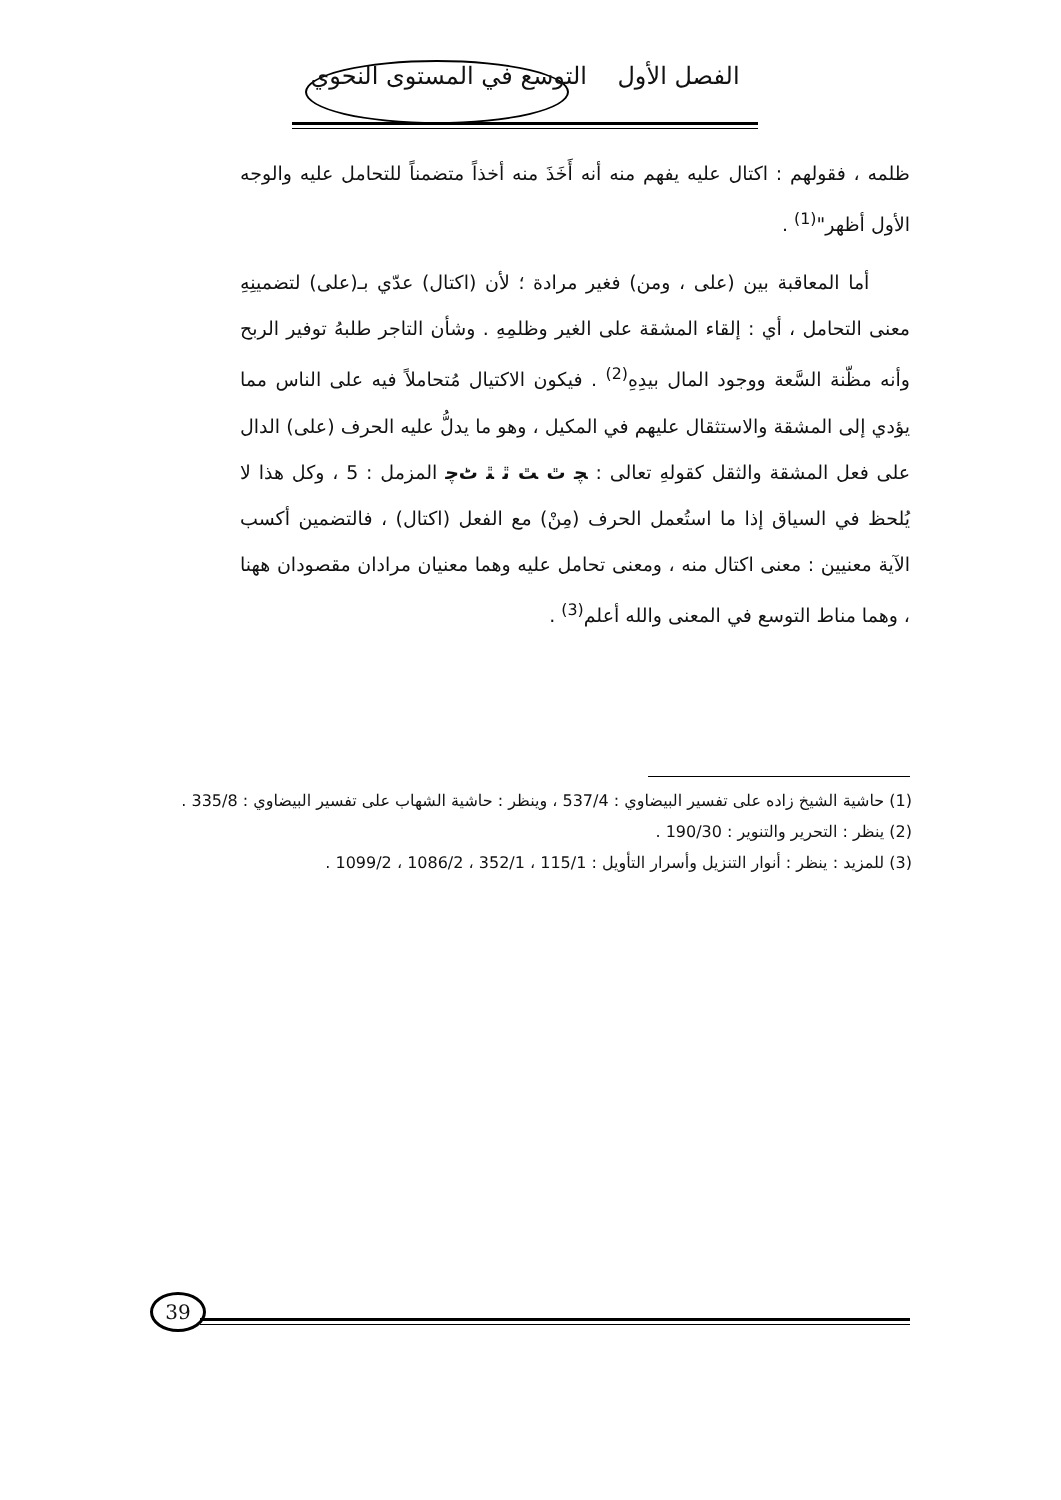الفصل الأول التوسع في المستوى النحوي
ظلمه ، فقولهم : اكتال عليه يفهم منه أنه أَخَذَ منه أخذاً متضمناً للتحامل عليه والوجه الأول أظهر"<sup>(1)</sup> .
أما المعاقبة بين (على ، ومن) فغير مرادة ؛ لأن (اكتال) عدّي بـ(على) لتضمينِهِ معنى التحامل ، أي : إلقاء المشقة على الغير وظلمِهِ . وشأن التاجر طلبهُ توفير الربح وأنه مظّنة السَّعة ووجود المال بيدِهِ<sup>(2)</sup> . فيكون الاكتيال مُتحاملاً فيه على الناس مما يؤدي إلى المشقة والاستثقال عليهم في المكيل ، وهو ما يدلُّ عليه الحرف (على) الدال على فعل المشقة والثقل كقولهِ تعالى : ﭽ ﭢ ﭣ ﭤ ﭥ ﭦﭼ المزمل : 5 ، وكل هذا لا يُلحظ في السياق إذا ما استُعمل الحرف (مِنْ) مع الفعل (اكتال) ، فالتضمين أكسب الآية معنيين : معنى اكتال منه ، ومعنى تحامل عليه وهما معنيان مرادان مقصودان ههنا ، وهما مناط التوسع في المعنى والله أعلم<sup>(3)</sup> .
(1) حاشية الشيخ زاده على تفسير البيضاوي : 537/4 ، وينظر : حاشية الشهاب على تفسير البيضاوي : 335/8 .
(2) ينظر : التحرير والتنوير : 190/30 .
(3) للمزيد : ينظر : أنوار التنزيل وأسرار التأويل : 115/1 ، 352/1 ، 1086/2 ، 1099/2 .
39